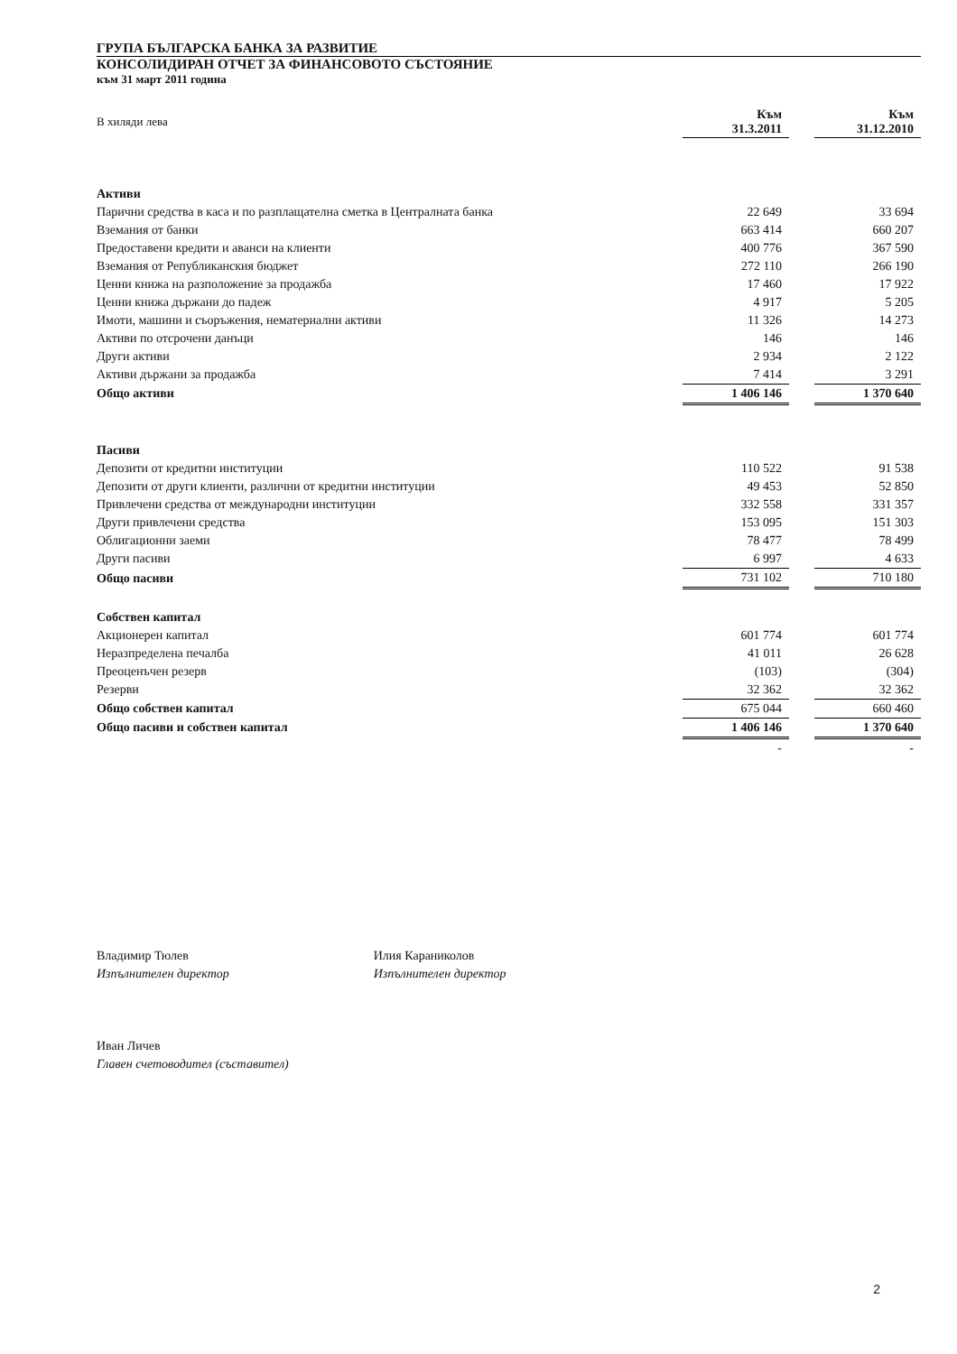ГРУПА БЪЛГАРСКА БАНКА ЗА РАЗВИТИЕ
КОНСОЛИДИРАН ОТЧЕТ ЗА ФИНАНСОВОТО СЪСТОЯНИЕ
към 31 март 2011 година
| В хиляди лева | Към 31.3.2011 | | Към 31.12.2010 |
| Активи | | | |
| Парични средства в каса и по разплащателна сметка в Централната банка | 22 649 | | 33 694 |
| Вземания от банки | 663 414 | | 660 207 |
| Предоставени кредити и аванси на клиенти | 400 776 | | 367 590 |
| Вземания от Републиканския бюджет | 272 110 | | 266 190 |
| Ценни книжа на разположение за продажба | 17 460 | | 17 922 |
| Ценни книжа държани до падеж | 4 917 | | 5 205 |
| Имоти, машини и съоръжения, нематериални активи | 11 326 | | 14 273 |
| Активи по отсрочени данъци | 146 | | 146 |
| Други активи | 2 934 | | 2 122 |
| Активи държани за продажба | 7 414 | | 3 291 |
| Общо активи | 1 406 146 | | 1 370 640 |
| Пасиви | | | |
| Депозити от кредитни институции | 110 522 | | 91 538 |
| Депозити от други клиенти, различни от кредитни институции | 49 453 | | 52 850 |
| Привлечени средства от международни институции | 332 558 | | 331 357 |
| Други привлечени средства | 153 095 | | 151 303 |
| Облигационни заеми | 78 477 | | 78 499 |
| Други пасиви | 6 997 | | 4 633 |
| Общо пасиви | 731 102 | | 710 180 |
| Собствен капитал | | | |
| Акционерен капитал | 601 774 | | 601 774 |
| Неразпределена печалба | 41 011 | | 26 628 |
| Преоценъчен резерв | (103) | | (304) |
| Резерви | 32 362 | | 32 362 |
| Общо собствен капитал | 675 044 | | 660 460 |
| Общо пасиви и собствен капитал | 1 406 146 | | 1 370 640 |
| | - | | - |
Владимир Тюлев
Изпълнителен директор
Илия Караниколов
Изпълнителен директор
Иван Личев
Главен счетоводител (съставител)
2